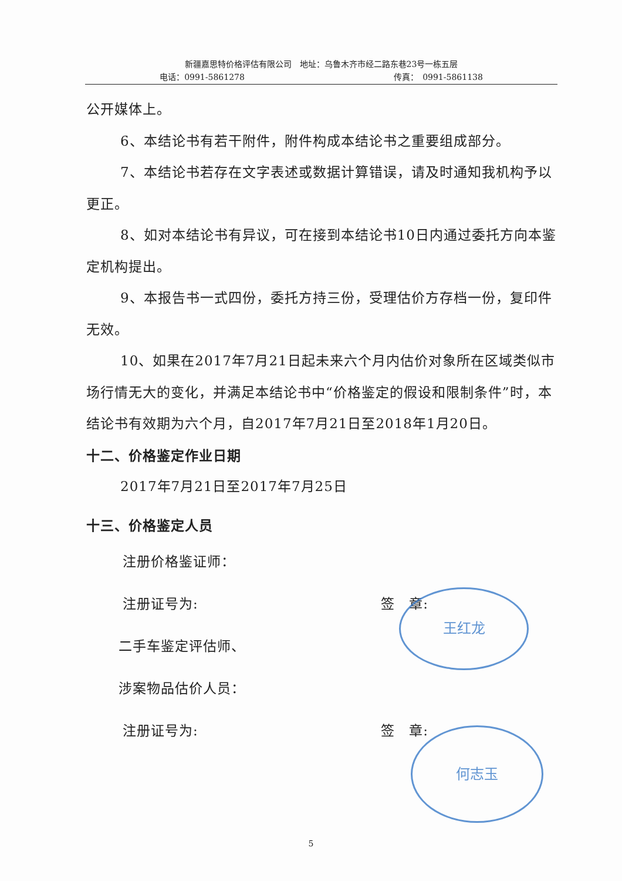新疆嘉思特价格评估有限公司　地址：乌鲁木齐市经二路东巷23号一栋五层
电话：0991-5861278 传真：　0991-5861138
公开媒体上。
6、本结论书有若干附件，附件构成本结论书之重要组成部分。
7、本结论书若存在文字表述或数据计算错误，请及时通知我机构予以更正。
8、如对本结论书有异议，可在接到本结论书10日内通过委托方向本鉴定机构提出。
9、本报告书一式四份，委托方持三份，受理估价方存档一份，复印件无效。
10、如果在2017年7月21日起未来六个月内估价对象所在区域类似市场行情无大的变化，并满足本结论书中“价格鉴定的假设和限制条件”时，本结论书有效期为六个月，自2017年7月21日至2018年1月20日。
十二、价格鉴定作业日期
2017年7月21日至2017年7月25日
十三、价格鉴定人员
注册价格鉴证师：
注册证号为: 签　章:
二手车鉴定评估师、
涉案物品估价人员：
注册证号为: 签　章:
王红龙
何志玉
5